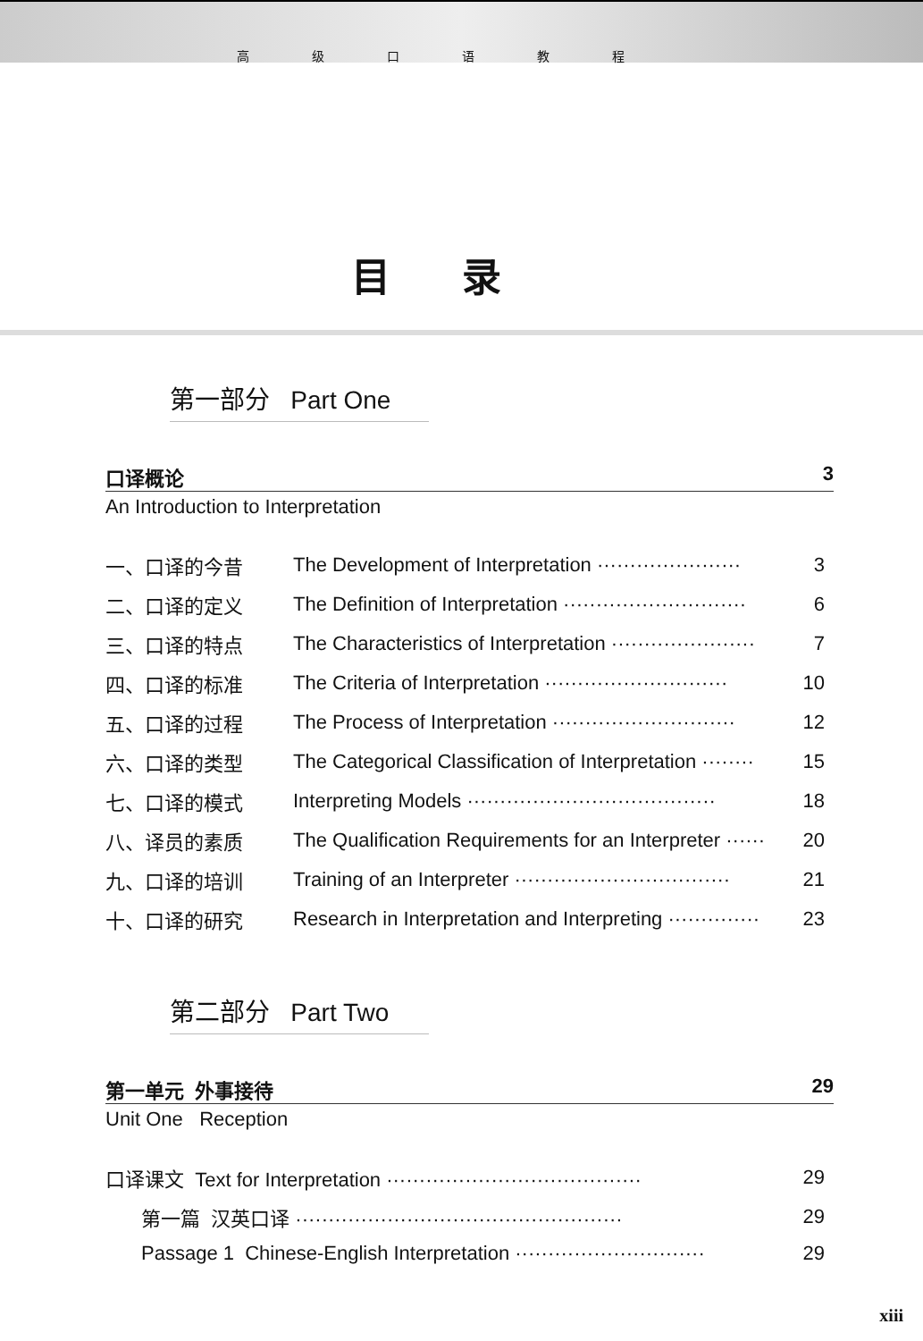高级口语教程
目录
第一部分 Part One
口译概论 3
An Introduction to Interpretation
| 一、口译的今昔 | The Development of Interpretation ······················ | 3 |
| 二、口译的定义 | The Definition of Interpretation ···························· | 6 |
| 三、口译的特点 | The Characteristics of Interpretation ······················ | 7 |
| 四、口译的标准 | The Criteria of Interpretation ···························· | 10 |
| 五、口译的过程 | The Process of Interpretation ···························· | 12 |
| 六、口译的类型 | The Categorical Classification of Interpretation ········ | 15 |
| 七、口译的模式 | Interpreting Models ······································ | 18 |
| 八、译员的素质 | The Qualification Requirements for an Interpreter ······ | 20 |
| 九、口译的培训 | Training of an Interpreter ································· | 21 |
| 十、口译的研究 | Research in Interpretation and Interpreting ·············· | 23 |
第二部分 Part Two
第一单元 外事接待 29
Unit One Reception
| 口译课文 Text for Interpretation ······································· | 29 |
| 第一篇 汉英口译 ·················································· | 29 |
| Passage 1 Chinese-English Interpretation ····························· | 29 |
xiii